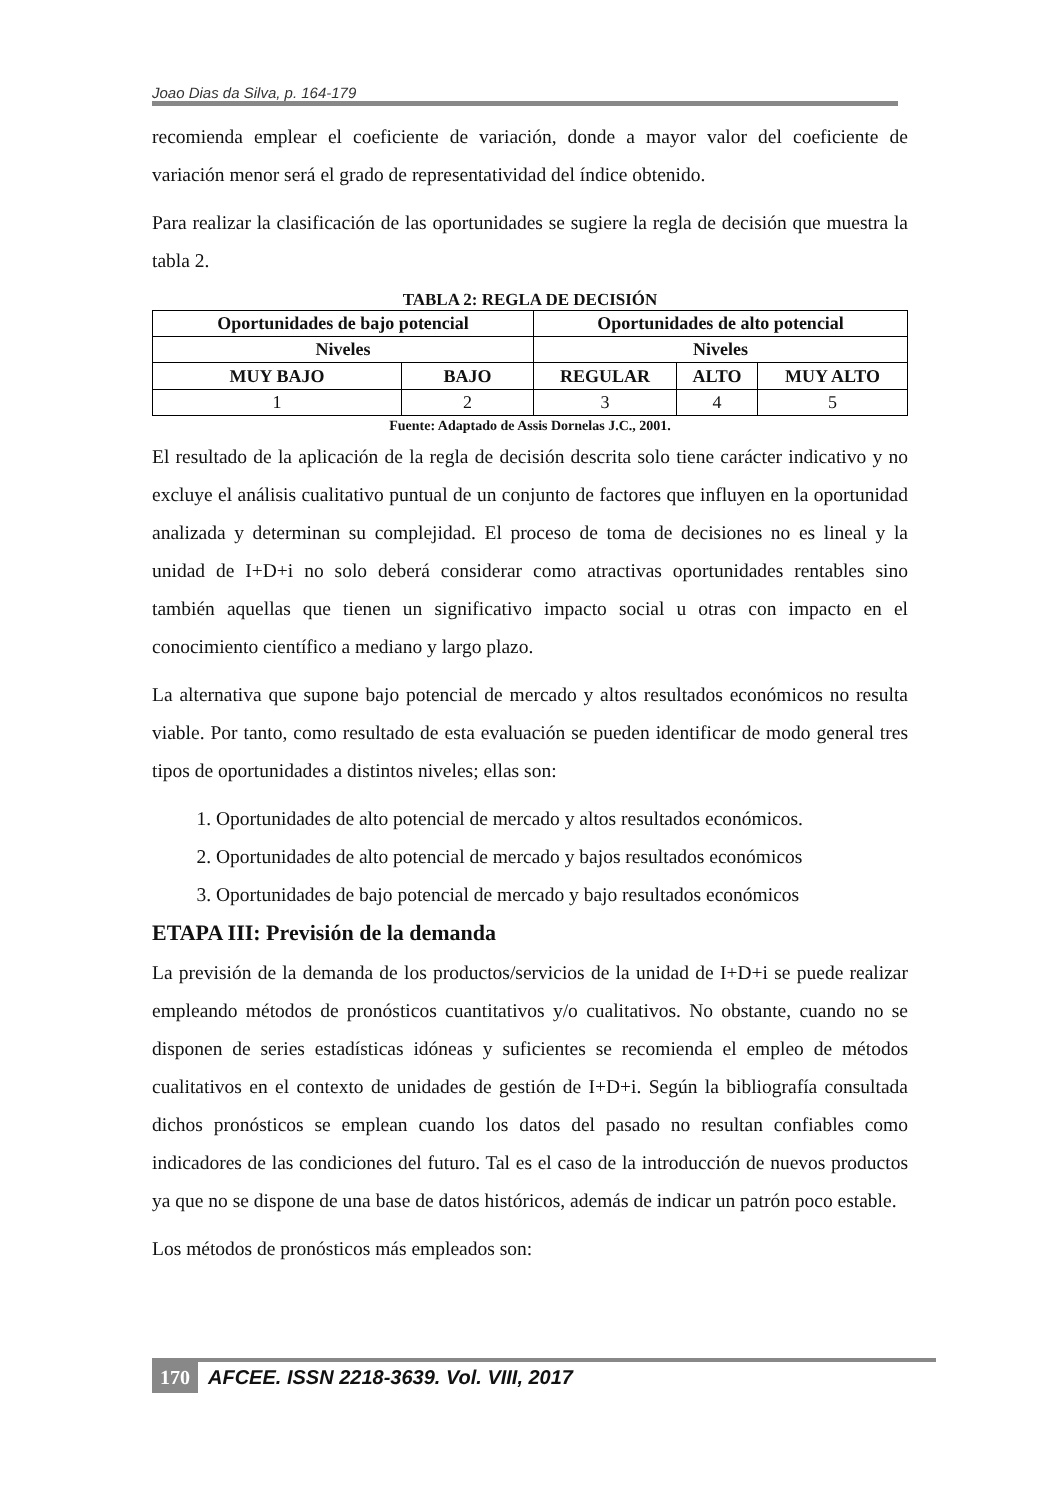Joao Dias da Silva, p. 164-179
recomienda emplear el coeficiente de variación, donde a mayor valor del coeficiente de variación menor será el grado de representatividad del índice obtenido.
Para realizar la clasificación de las oportunidades se sugiere la regla de decisión que muestra la tabla 2.
TABLA 2: REGLA DE DECISIÓN
| Oportunidades de bajo potencial | | Oportunidades de alto potencial | | |
| --- | --- | --- | --- | --- |
| Niveles | | Niveles | | |
| MUY BAJO | BAJO | REGULAR | ALTO | MUY ALTO |
| 1 | 2 | 3 | 4 | 5 |
Fuente: Adaptado de Assis Dornelas J.C., 2001.
El resultado de la aplicación de la regla de decisión descrita solo tiene carácter indicativo y no excluye el análisis cualitativo puntual de un conjunto de factores que influyen en la oportunidad analizada y determinan su complejidad. El proceso de toma de decisiones no es lineal y la unidad de I+D+i no solo deberá considerar como atractivas oportunidades rentables sino también aquellas que tienen un significativo impacto social u otras con impacto en el conocimiento científico a mediano y largo plazo.
La alternativa que supone bajo potencial de mercado y altos resultados económicos no resulta viable. Por tanto, como resultado de esta evaluación se pueden identificar de modo general tres tipos de oportunidades a distintos niveles; ellas son:
1. Oportunidades de alto potencial de mercado y altos resultados económicos.
2. Oportunidades de alto potencial de mercado y bajos resultados económicos
3. Oportunidades de bajo potencial de mercado y bajo resultados económicos
ETAPA III: Previsión de la demanda
La previsión de la demanda de los productos/servicios de la unidad de I+D+i se puede realizar empleando métodos de pronósticos cuantitativos y/o cualitativos. No obstante, cuando no se disponen de series estadísticas idóneas y suficientes se recomienda el empleo de métodos cualitativos en el contexto de unidades de gestión de I+D+i. Según la bibliografía consultada dichos pronósticos se emplean cuando los datos del pasado no resultan confiables como indicadores de las condiciones del futuro. Tal es el caso de la introducción de nuevos productos ya que no se dispone de una base de datos históricos, además de indicar un patrón poco estable.
Los métodos de pronósticos más empleados son:
170 AFCEE. ISSN 2218-3639. Vol. VIII, 2017